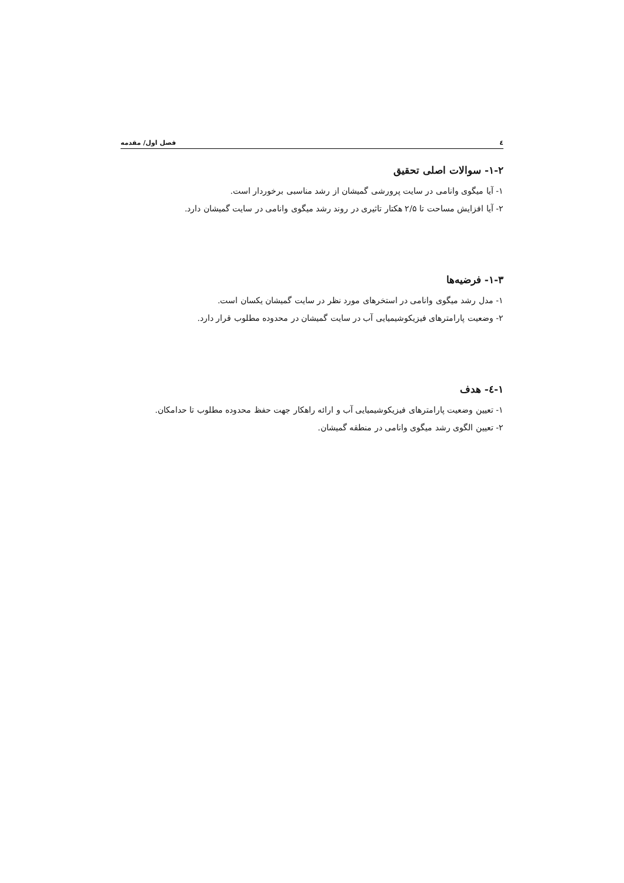٤ فصل اول/ مقدمه
۱-۲- سوالات اصلی تحقیق
۱- آیا میگوی وانامی در سایت پرورشی گمیشان از رشد مناسبی برخوردار است.
۲- آیا افزایش مساحت تا ۲/۵ هکتار تاثیری در روند رشد میگوی وانامی در سایت گمیشان دارد.
۱-۳- فرضیه‌ها
۱- مدل رشد میگوی وانامی در استخرهای مورد نظر در سایت گمیشان یکسان است.
۲- وضعیت پارامترهای فیزیکوشیمیایی آب در سایت گمیشان در محدوده مطلوب قرار دارد.
۱-٤- هدف
۱- تعیین وضعیت پارامترهای فیزیکوشیمیایی آب و ارائه راهکار جهت حفظ محدوده مطلوب تا حدامکان.
۲- تعیین الگوی رشد میگوی وانامی در منطقه گمیشان.